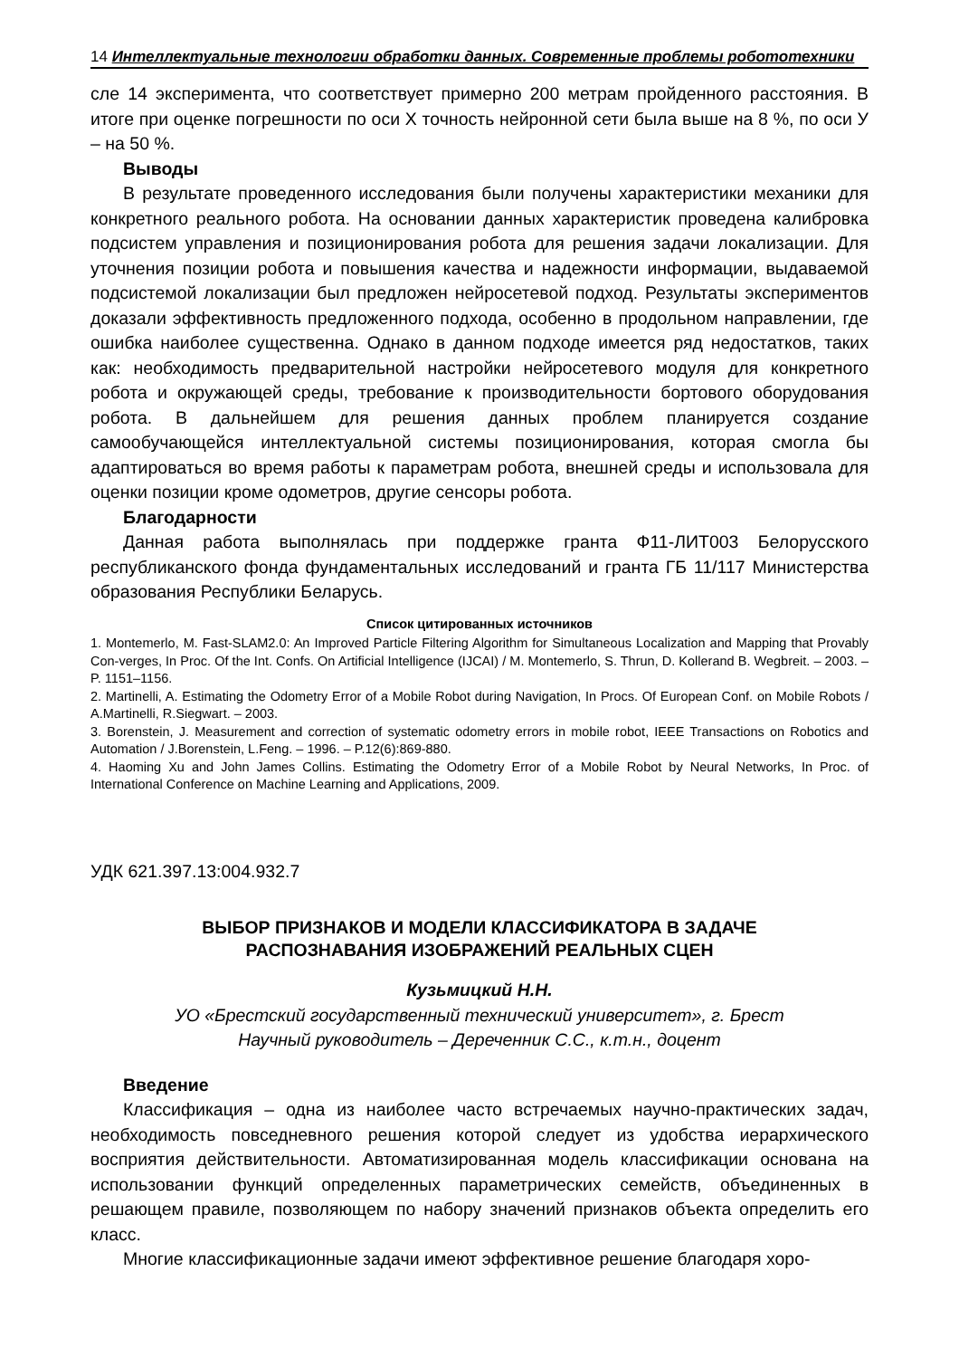14 Интеллектуальные технологии обработки данных. Современные проблемы робототехники
сле 14 эксперимента, что соответствует примерно 200 метрам пройденного расстояния. В итоге при оценке погрешности по оси X точность нейронной сети была выше на 8 %, по оси У – на 50 %.
Выводы
В результате проведенного исследования были получены характеристики механики для конкретного реального робота. На основании данных характеристик проведена калибровка подсистем управления и позиционирования робота для решения задачи локализации. Для уточнения позиции робота и повышения качества и надежности информации, выдаваемой подсистемой локализации был предложен нейросетевой подход. Результаты экспериментов доказали эффективность предложенного подхода, особенно в продольном направлении, где ошибка наиболее существенна. Однако в данном подходе имеется ряд недостатков, таких как: необходимость предварительной настройки нейросетевого модуля для конкретного робота и окружающей среды, требование к производительности бортового оборудования робота. В дальнейшем для решения данных проблем планируется создание самообучающейся интеллектуальной системы позиционирования, которая смогла бы адаптироваться во время работы к параметрам робота, внешней среды и использовала для оценки позиции кроме одометров, другие сенсоры робота.
Благодарности
Данная работа выполнялась при поддержке гранта Ф11-ЛИТ003 Белорусского республиканского фонда фундаментальных исследований и гранта ГБ 11/117 Министерства образования Республики Беларусь.
Список цитированных источников
1. Montemerlo, M. Fast-SLAM2.0: An Improved Particle Filtering Algorithm for Simultaneous Localization and Mapping that Provably Con-verges, In Proc. Of the Int. Confs. On Artificial Intelligence (IJCAI) / M. Montemerlo, S. Thrun, D. Kollerand B. Wegbreit. – 2003. – P. 1151–1156.
2. Martinelli, A. Estimating the Odometry Error of a Mobile Robot during Navigation, In Procs. Of European Conf. on Mobile Robots / A.Martinelli, R.Siegwart. – 2003.
3. Borenstein, J. Measurement and correction of systematic odometry errors in mobile robot, IEEE Transactions on Robotics and Automation / J.Borenstein, L.Feng. – 1996. – P.12(6):869-880.
4. Haoming Xu and John James Collins. Estimating the Odometry Error of a Mobile Robot by Neural Networks, In Proc. of International Conference on Machine Learning and Applications, 2009.
УДК 621.397.13:004.932.7
ВЫБОР ПРИЗНАКОВ И МОДЕЛИ КЛАССИФИКАТОРА В ЗАДАЧЕ
РАСПОЗНАВАНИЯ ИЗОБРАЖЕНИЙ РЕАЛЬНЫХ СЦЕН
Кузьмицкий Н.Н.
УО «Брестский государственный технический университет», г. Брест
Научный руководитель – Дереченник С.С., к.т.н., доцент
Введение
Классификация – одна из наиболее часто встречаемых научно-практических задач, необходимость повседневного решения которой следует из удобства иерархического восприятия действительности. Автоматизированная модель классификации основана на использовании функций определенных параметрических семейств, объединенных в решающем правиле, позволяющем по набору значений признаков объекта определить его класс.
Многие классификационные задачи имеют эффективное решение благодаря хоро-